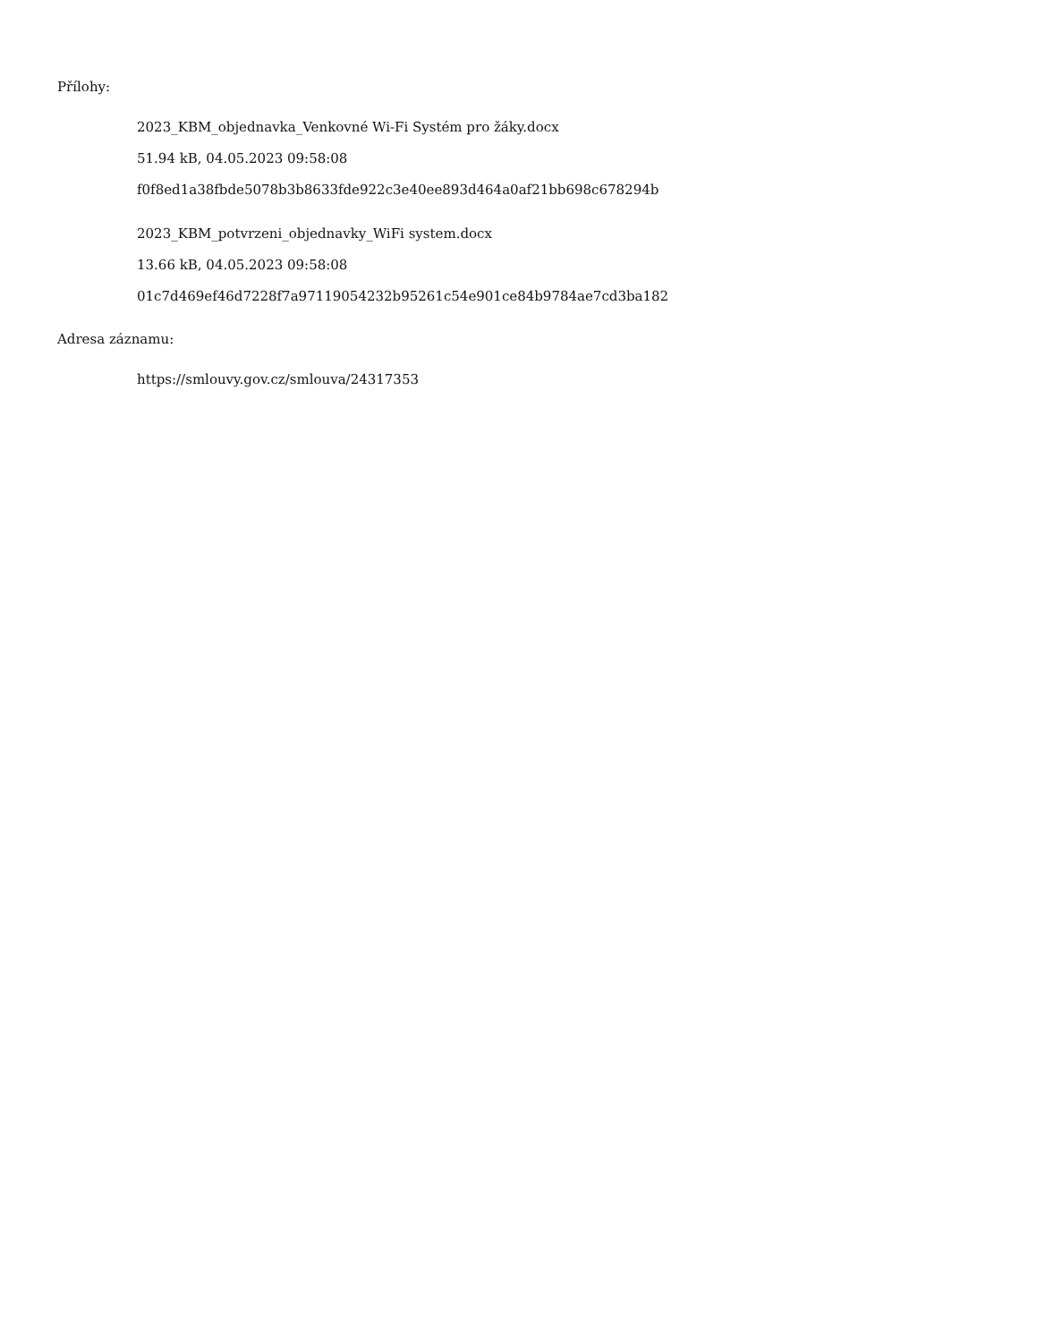Přílohy:
2023_KBM_objednavka_Venkovné Wi-Fi Systém pro žáky.docx
51.94 kB, 04.05.2023 09:58:08
f0f8ed1a38fbde5078b3b8633fde922c3e40ee893d464a0af21bb698c678294b
2023_KBM_potvrzeni_objednavky_WiFi system.docx
13.66 kB, 04.05.2023 09:58:08
01c7d469ef46d7228f7a97119054232b95261c54e901ce84b9784ae7cd3ba182
Adresa záznamu:
https://smlouvy.gov.cz/smlouva/24317353